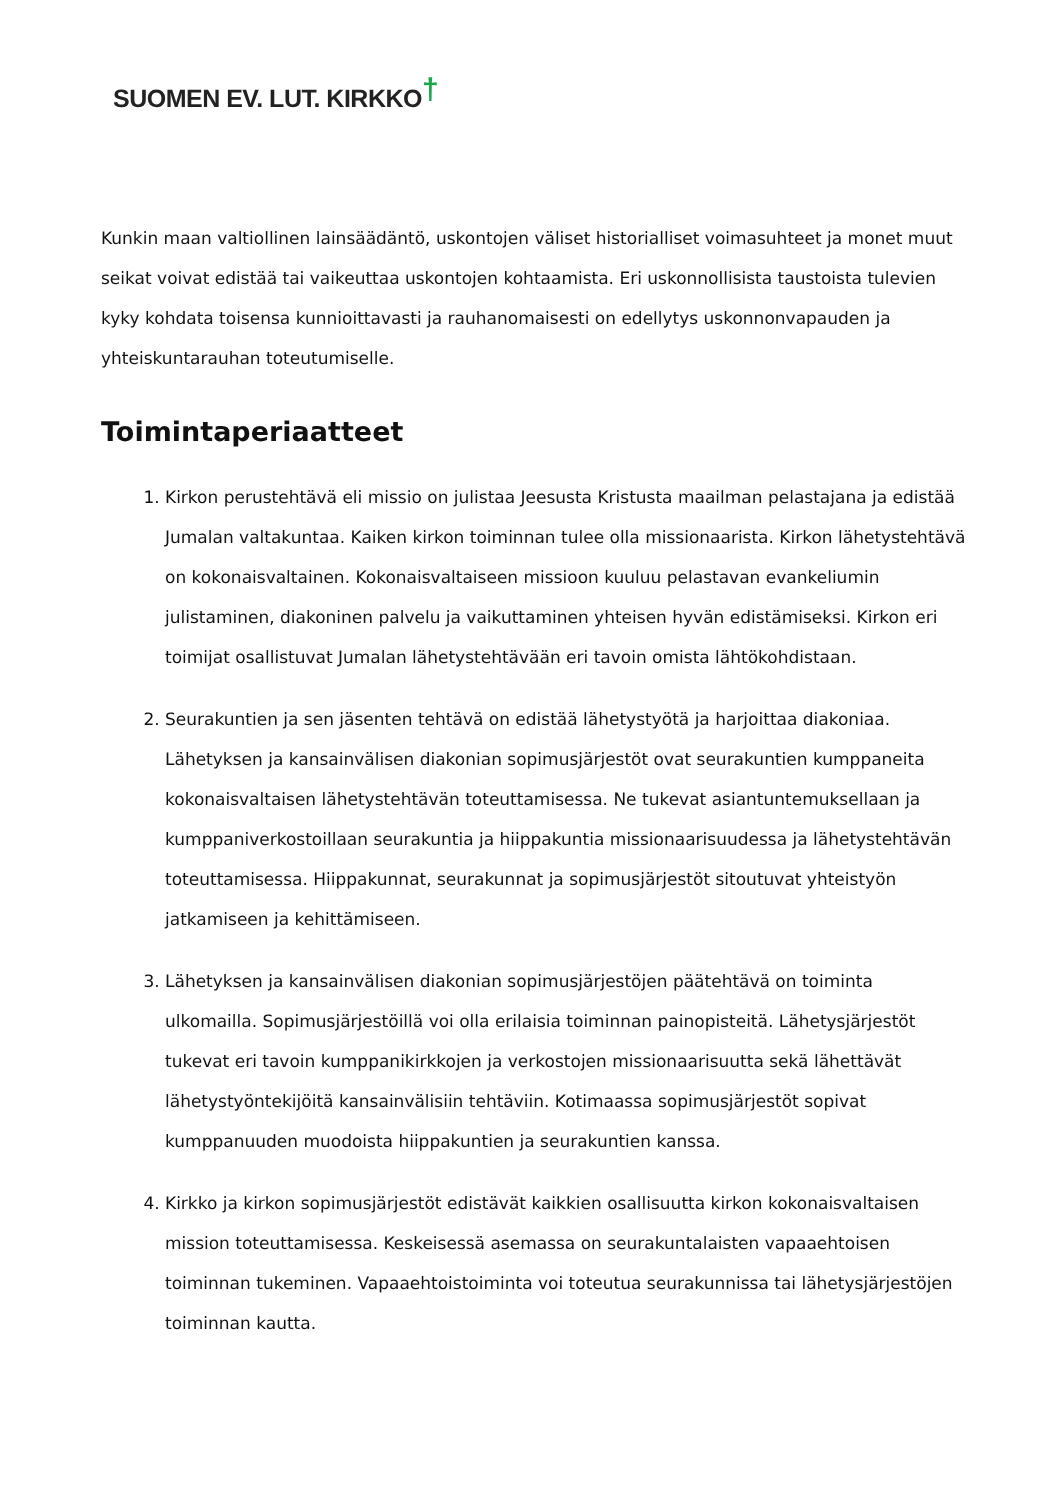SUOMEN EV. LUT. KIRKKO†
Kunkin maan valtiollinen lainsäädäntö, uskontojen väliset historialliset voimasuhteet ja monet muut seikat voivat edistää tai vaikeuttaa uskontojen kohtaamista. Eri uskonnollisista taustoista tulevien kyky kohdata toisensa kunnioittavasti ja rauhanomaisesti on edellytys uskonnonvapauden ja yhteiskuntarauhan toteutumiselle.
Toimintaperiaatteet
1. Kirkon perustehtävä eli missio on julistaa Jeesusta Kristusta maailman pelastajana ja edistää Jumalan valtakuntaa. Kaiken kirkon toiminnan tulee olla missionaarista. Kirkon lähetystehtävä on kokonaisvaltainen. Kokonaisvaltaiseen missioon kuuluu pelastavan evankeliumin julistaminen, diakoninen palvelu ja vaikuttaminen yhteisen hyvän edistämiseksi. Kirkon eri toimijat osallistuvat Jumalan lähetystehtävään eri tavoin omista lähtökohdistaan.
2. Seurakuntien ja sen jäsenten tehtävä on edistää lähetystyötä ja harjoittaa diakoniaa. Lähetyksen ja kansainvälisen diakonian sopimusjärjestöt ovat seurakuntien kumppaneita kokonaisvaltaisen lähetystehtävän toteuttamisessa. Ne tukevat asiantuntemuksellaan ja kumppaniverkostoillaan seurakuntia ja hiippakuntia missionaarisuudessa ja lähetystehtävän toteuttamisessa. Hiippakunnat, seurakunnat ja sopimusjärjestöt sitoutuvat yhteistyön jatkamiseen ja kehittämiseen.
3. Lähetyksen ja kansainvälisen diakonian sopimusjärjestöjen päätehtävä on toiminta ulkomailla. Sopimusjärjestöillä voi olla erilaisia toiminnan painopisteitä. Lähetysjärjestöt tukevat eri tavoin kumppanikirkkojen ja verkostojen missionaarisuutta sekä lähettävät lähetystyöntekijöitä kansainvälisiin tehtäviin. Kotimaassa sopimusjärjestöt sopivat kumppanuuden muodoista hiippakuntien ja seurakuntien kanssa.
4. Kirkko ja kirkon sopimusjärjestöt edistävät kaikkien osallisuutta kirkon kokonaisvaltaisen mission toteuttamisessa. Keskeisessä asemassa on seurakuntalaisten vapaaehtoisen toiminnan tukeminen. Vapaaehtoistoiminta voi toteutua seurakunnissa tai lähetysjärjestöjen toiminnan kautta.